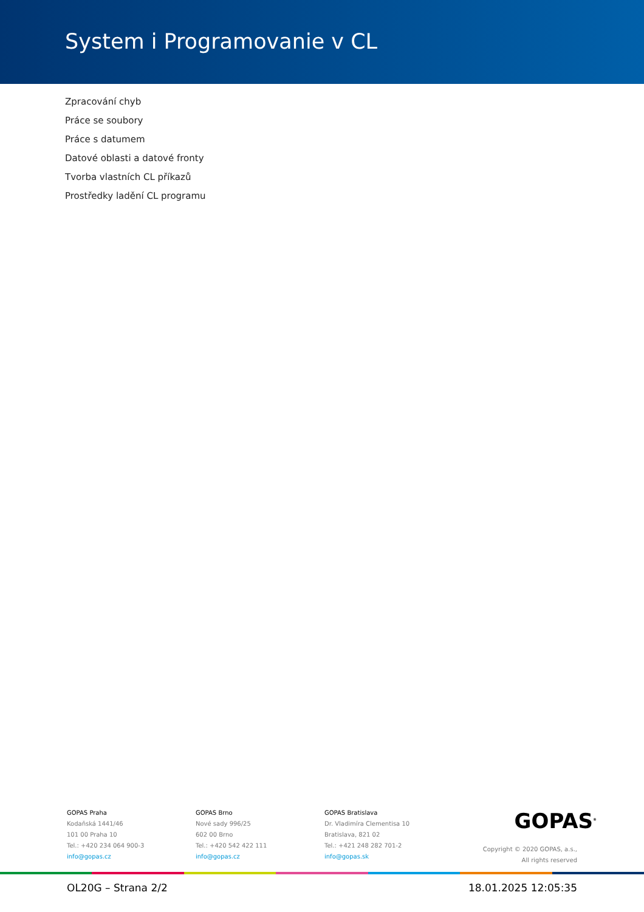System i Programovanie v CL
Zpracování chyb
Práce se soubory
Práce s datumem
Datové oblasti a datové fronty
Tvorba vlastních CL příkazů
Prostředky ladění CL programu
GOPAS Praha
Kodaňská 1441/46
101 00 Praha 10
Tel.: +420 234 064 900-3
info@gopas.cz
GOPAS Brno
Nové sady 996/25
602 00 Brno
Tel.: +420 542 422 111
info@gopas.cz
GOPAS Bratislava
Dr. Vladimíra Clementisa 10
Bratislava, 821 02
Tel.: +421 248 282 701-2
info@gopas.sk
GOPAS<sup>®</sup>
Copyright © 2020 GOPAS, a.s.,
All rights reserved
OL20G – Strana 2/2 18.01.2025 12:05:35